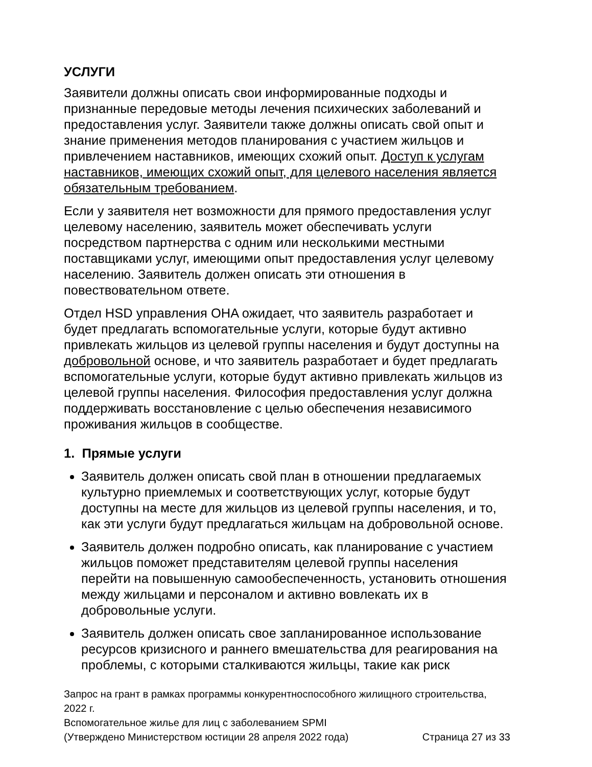УСЛУГИ
Заявители должны описать свои информированные подходы и признанные передовые методы лечения психических заболеваний и предоставления услуг. Заявители также должны описать свой опыт и знание применения методов планирования с участием жильцов и привлечением наставников, имеющих схожий опыт. Доступ к услугам наставников, имеющих схожий опыт, для целевого населения является обязательным требованием.
Если у заявителя нет возможности для прямого предоставления услуг целевому населению, заявитель может обеспечивать услуги посредством партнерства с одним или несколькими местными поставщиками услуг, имеющими опыт предоставления услуг целевому населению. Заявитель должен описать эти отношения в повествовательном ответе.
Отдел HSD управления OHA ожидает, что заявитель разработает и будет предлагать вспомогательные услуги, которые будут активно привлекать жильцов из целевой группы населения и будут доступны на добровольной основе, и что заявитель разработает и будет предлагать вспомогательные услуги, которые будут активно привлекать жильцов из целевой группы населения. Философия предоставления услуг должна поддерживать восстановление с целью обеспечения независимого проживания жильцов в сообществе.
1. Прямые услуги
Заявитель должен описать свой план в отношении предлагаемых культурно приемлемых и соответствующих услуг, которые будут доступны на месте для жильцов из целевой группы населения, и то, как эти услуги будут предлагаться жильцам на добровольной основе.
Заявитель должен подробно описать, как планирование с участием жильцов поможет представителям целевой группы населения перейти на повышенную самообеспеченность, установить отношения между жильцами и персоналом и активно вовлекать их в добровольные услуги.
Заявитель должен описать свое запланированное использование ресурсов кризисного и раннего вмешательства для реагирования на проблемы, с которыми сталкиваются жильцы, такие как риск
Запрос на грант в рамках программы конкурентноспособного жилищного строительства, 2022 г.
Вспомогательное жилье для лиц с заболеванием SPMI
(Утверждено Министерством юстиции 28 апреля 2022 года) Страница 27 из 33